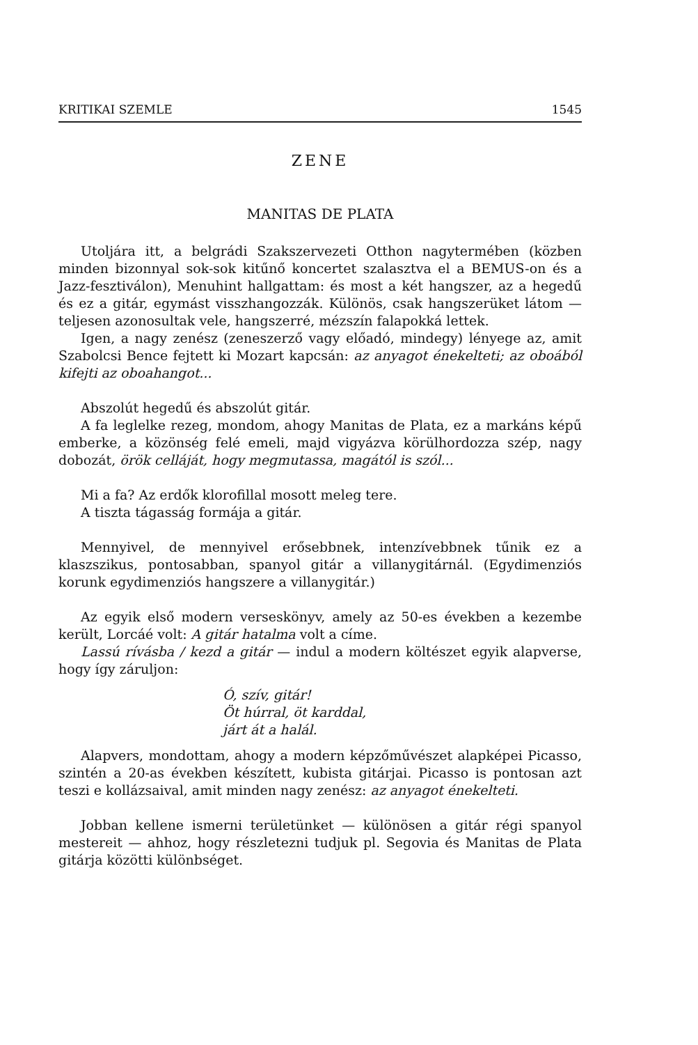KRITIKAI SZEMLE 1545
ZENE
MANITAS DE PLATA
Utoljára itt, a belgrádi Szakszervezeti Otthon nagytermében (közben minden bizonnyal sok-sok kitűnő koncertet szalasztva el a BEMUS-on és a Jazz-fesztiválon), Menuhint hallgattam: és most a két hangszer, az a hegedű és ez a gitár, egymást visszhangozzák. Különös, csak hangszerüket látom — teljesen azonosultak vele, hangszerré, mézszín falapokká lettek.
Igen, a nagy zenész (zeneszerző vagy előadó, mindegy) lényege az, amit Szabolcsi Bence fejtett ki Mozart kapcsán: az anyagot énekelteti; az oboából kifejti az oboahangot...
Abszolút hegedű és abszolút gitár.
A fa leglelke rezeg, mondom, ahogy Manitas de Plata, ez a markáns képű emberke, a közönség felé emeli, majd vigyázva körülhordozza szép, nagy dobozát, örök celláját, hogy megmutassa, magától is szól...
Mi a fa? Az erdők klorofillal mosott meleg tere.
A tiszta tágasság formája a gitár.
Mennyivel, de mennyivel erősebbnek, intenzívebbnek tűnik ez a klaszszikus, pontosabban, spanyol gitár a villanygitárnál. (Egydimenziós korunk egydimenziós hangszere a villanygitár.)
Az egyik első modern verseskönyv, amely az 50-es években a kezembe került, Lorcáé volt: A gitár hatalma volt a címe.
Lassú rívásba / kezd a gitár — indul a modern költészet egyik alapverse, hogy így záruljon:
Ó, szív, gitár!
Öt húrral, öt karddal,
járt át a halál.
Alapvers, mondottam, ahogy a modern képzőművészet alapképei Picasso, szintén a 20-as években készített, kubista gitárjai. Picasso is pontosan azt teszi e kollázsaival, amit minden nagy zenész: az anyagot énekelteti.
Jobban kellene ismerni területünket — különösen a gitár régi spanyol mestereit — ahhoz, hogy részletezni tudjuk pl. Segovia és Manitas de Plata gitárja közötti különbséget.